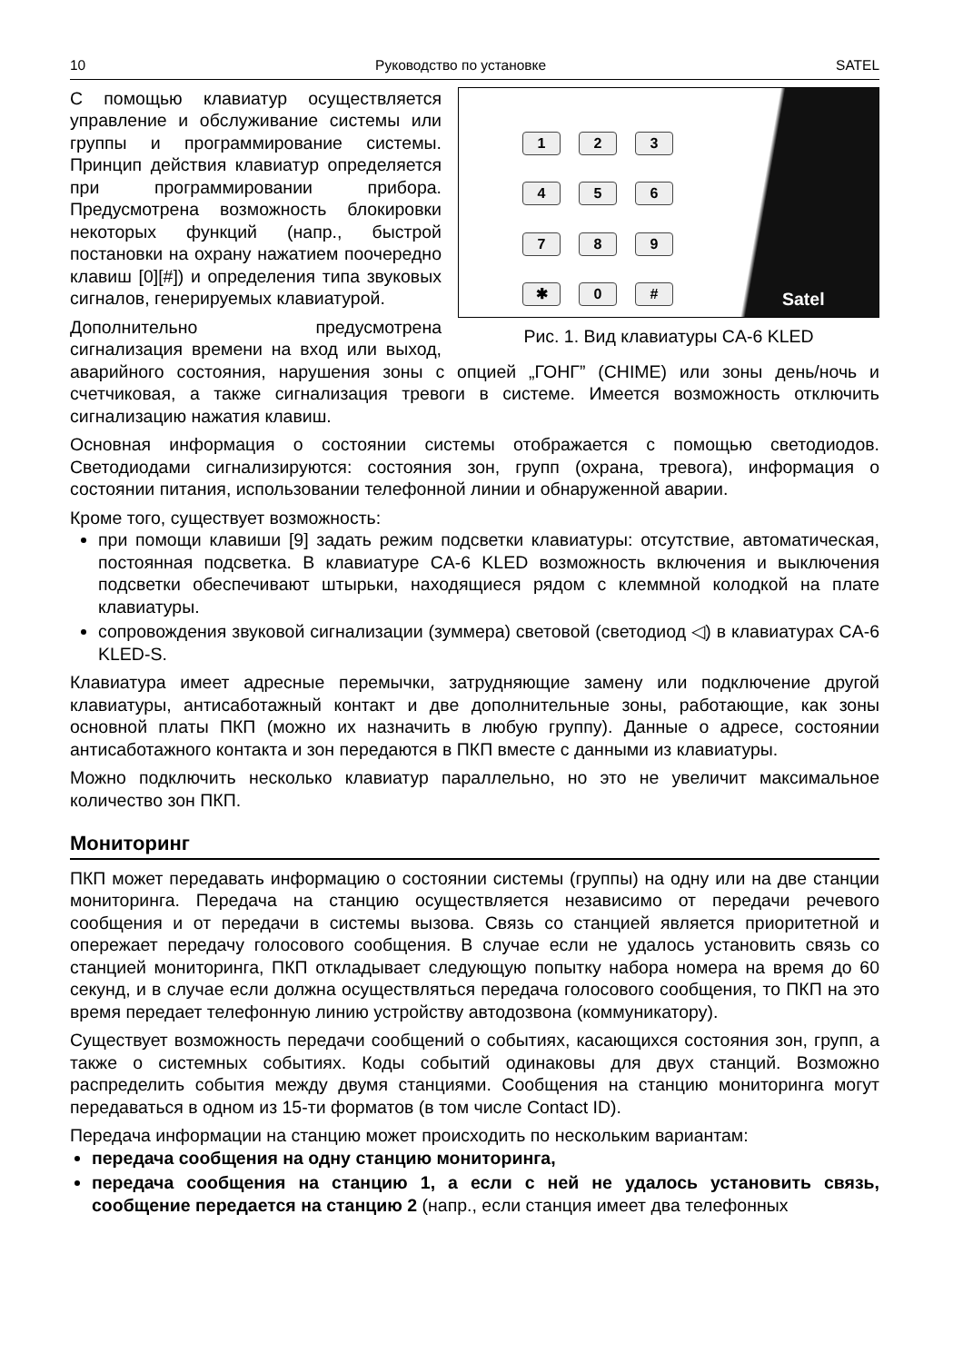10 Руководство по установке SATEL
123456789 ✱ 0 #
Satel
Рис. 1. Вид клавиатуры CA-6 KLED
С помощью клавиатур осуществляется управление и обслуживание системы или группы и программирование системы. Принцип действия клавиатур определяется при программировании прибора. Предусмотрена возможность блокировки некоторых функций (напр., быстрой постановки на охрану нажатием поочередно клавиш [0][#]) и определения типа звуковых сигналов, генерируемых клавиатурой.
Дополнительно предусмотрена сигнализация времени на вход или выход, аварийного состояния, нарушения зоны с опцией „ГОНГ” (CHIME) или зоны день/ночь и счетчиковая, а также сигнализация тревоги в системе. Имеется возможность отключить сигнализацию нажатия клавиш.
Основная информация о состоянии системы отображается с помощью светодиодов. Светодиодами сигнализируются: состояния зон, групп (охрана, тревога), информация о состоянии питания, использовании телефонной линии и обнаруженной аварии.
Кроме того, существует возможность:
при помощи клавиши [9] задать режим подсветки клавиатуры: отсутствие, автоматическая, постоянная подсветка. В клавиатуре CA-6 KLED возможность включения и выключения подсветки обеспечивают штырьки, находящиеся рядом с клеммной колодкой на плате клавиатуры.
сопровождения звуковой сигнализации (зуммера) световой (светодиод ◁) в клавиатурах CA-6 KLED-S.
Клавиатура имеет адресные перемычки, затрудняющие замену или подключение другой клавиатуры, антисаботажный контакт и две дополнительные зоны, работающие, как зоны основной платы ПКП (можно их назначить в любую группу). Данные о адресе, состоянии антисаботажного контакта и зон передаются в ПКП вместе с данными из клавиатуры.
Можно подключить несколько клавиатур параллельно, но это не увеличит максимальное количество зон ПКП.
Мониторинг
ПКП может передавать информацию о состоянии системы (группы) на одну или на две станции мониторинга. Передача на станцию осуществляется независимо от передачи речевого сообщения и от передачи в системы вызова. Связь со станцией является приоритетной и опережает передачу голосового сообщения. В случае если не удалось установить связь со станцией мониторинга, ПКП откладывает следующую попытку набора номера на время до 60 секунд, и в случае если должна осуществляться передача голосового сообщения, то ПКП на это время передает телефонную линию устройству автодозвона (коммуникатору).
Существует возможность передачи сообщений о событиях, касающихся состояния зон, групп, а также о системных событиях. Коды событий одинаковы для двух станций. Возможно распределить события между двумя станциями. Сообщения на станцию мониторинга могут передаваться в одном из 15-ти форматов (в том числе Contact ID).
Передача информации на станцию может происходить по нескольким вариантам:
передача сообщения на одну станцию мониторинга,
передача сообщения на станцию 1, а если с ней не удалось установить связь, сообщение передается на станцию 2 (напр., если станция имеет два телефонных